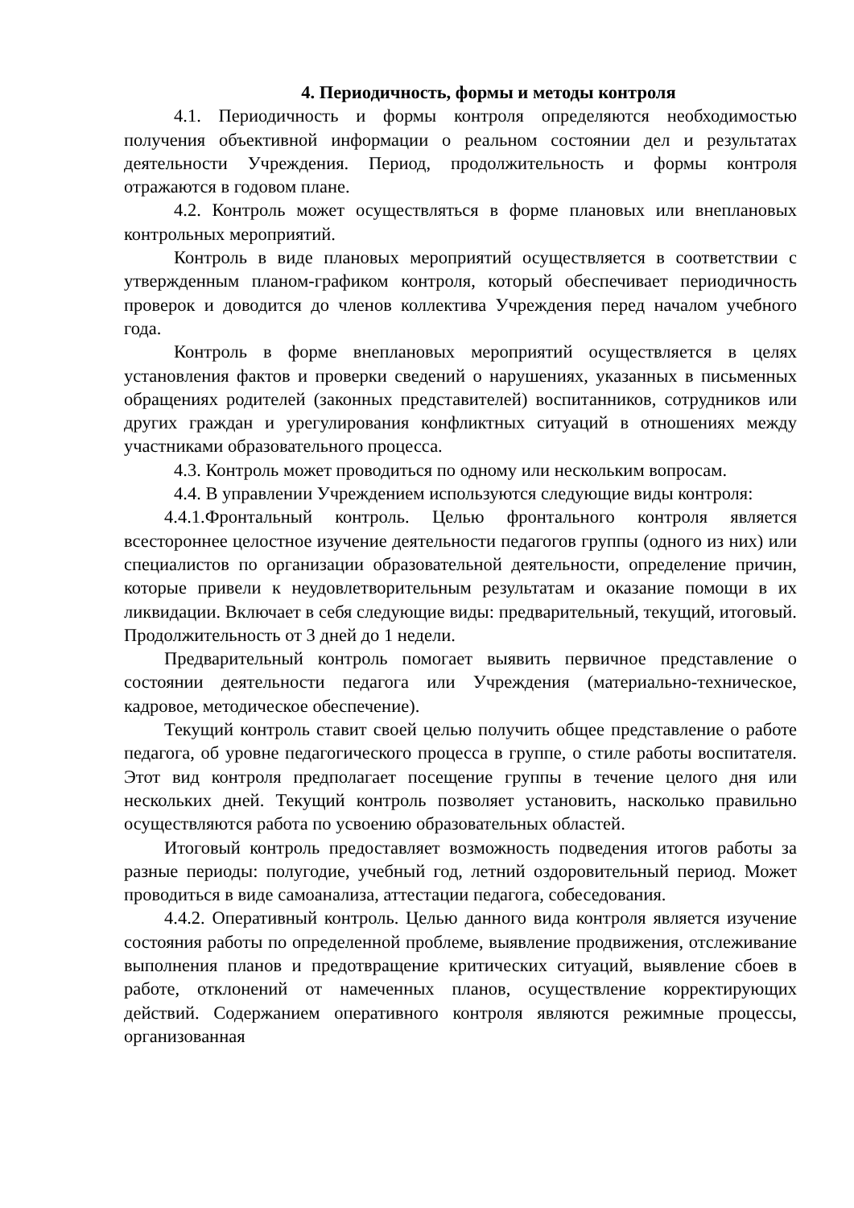4. Периодичность, формы и методы контроля
4.1. Периодичность и формы контроля определяются необходимостью получения объективной информации о реальном состоянии дел и результатах деятельности Учреждения. Период, продолжительность и формы контроля отражаются в годовом плане.
4.2. Контроль может осуществляться в форме плановых или внеплановых контрольных мероприятий.
Контроль в виде плановых мероприятий осуществляется в соответствии с утвержденным планом-графиком контроля, который обеспечивает периодичность проверок и доводится до членов коллектива Учреждения перед началом учебного года.
Контроль в форме внеплановых мероприятий осуществляется в целях установления фактов и проверки сведений о нарушениях, указанных в письменных обращениях родителей (законных представителей) воспитанников, сотрудников или других граждан и урегулирования конфликтных ситуаций в отношениях между участниками образовательного процесса.
4.3. Контроль может проводиться по одному или нескольким вопросам.
4.4. В управлении Учреждением используются следующие виды контроля:
4.4.1.Фронтальный контроль. Целью фронтального контроля является всестороннее целостное изучение деятельности педагогов группы (одного из них) или специалистов по организации образовательной деятельности, определение причин, которые привели к неудовлетворительным результатам и оказание помощи в их ликвидации. Включает в себя следующие виды: предварительный, текущий, итоговый. Продолжительность от 3 дней до 1 недели.
Предварительный контроль помогает выявить первичное представление о состоянии деятельности педагога или Учреждения (материально-техническое, кадровое, методическое обеспечение).
Текущий контроль ставит своей целью получить общее представление о работе педагога, об уровне педагогического процесса в группе, о стиле работы воспитателя. Этот вид контроля предполагает посещение группы в течение целого дня или нескольких дней. Текущий контроль позволяет установить, насколько правильно осуществляются работа по усвоению образовательных областей.
Итоговый контроль предоставляет возможность подведения итогов работы за разные периоды: полугодие, учебный год, летний оздоровительный период. Может проводиться в виде самоанализа, аттестации педагога, собеседования.
4.4.2. Оперативный контроль. Целью данного вида контроля является изучение состояния работы по определенной проблеме, выявление продвижения, отслеживание выполнения планов и предотвращение критических ситуаций, выявление сбоев в работе, отклонений от намеченных планов, осуществление корректирующих действий. Содержанием оперативного контроля являются режимные процессы, организованная